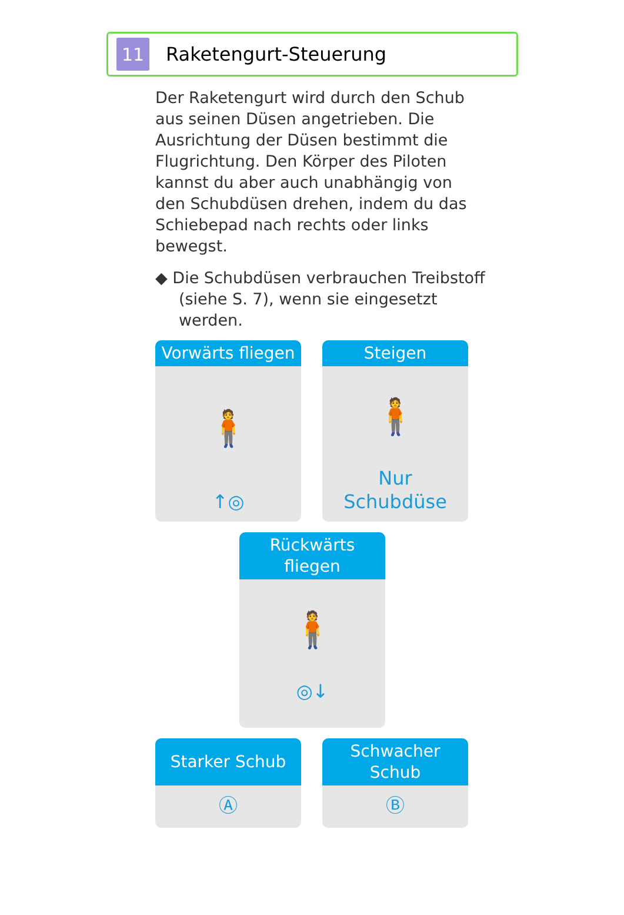11
Raketengurt-Steuerung
Der Raketengurt wird durch den Schub aus seinen Düsen angetrieben. Die Ausrichtung der Düsen bestimmt die Flugrichtung. Den Körper des Piloten kannst du aber auch unabhängig von den Schubdüsen drehen, indem du das Schiebepad nach rechts oder links bewegst.
◆ Die Schubdüsen verbrauchen Treibstoff (siehe S. 7), wenn sie eingesetzt werden.
Vorwärts fliegen
🧍
↑◎
Steigen
🧍
Nur
Schubdüse
Rückwärts
fliegen
🧍
◎↓
Starker Schub
Ⓐ
Schwacher
Schub
Ⓑ